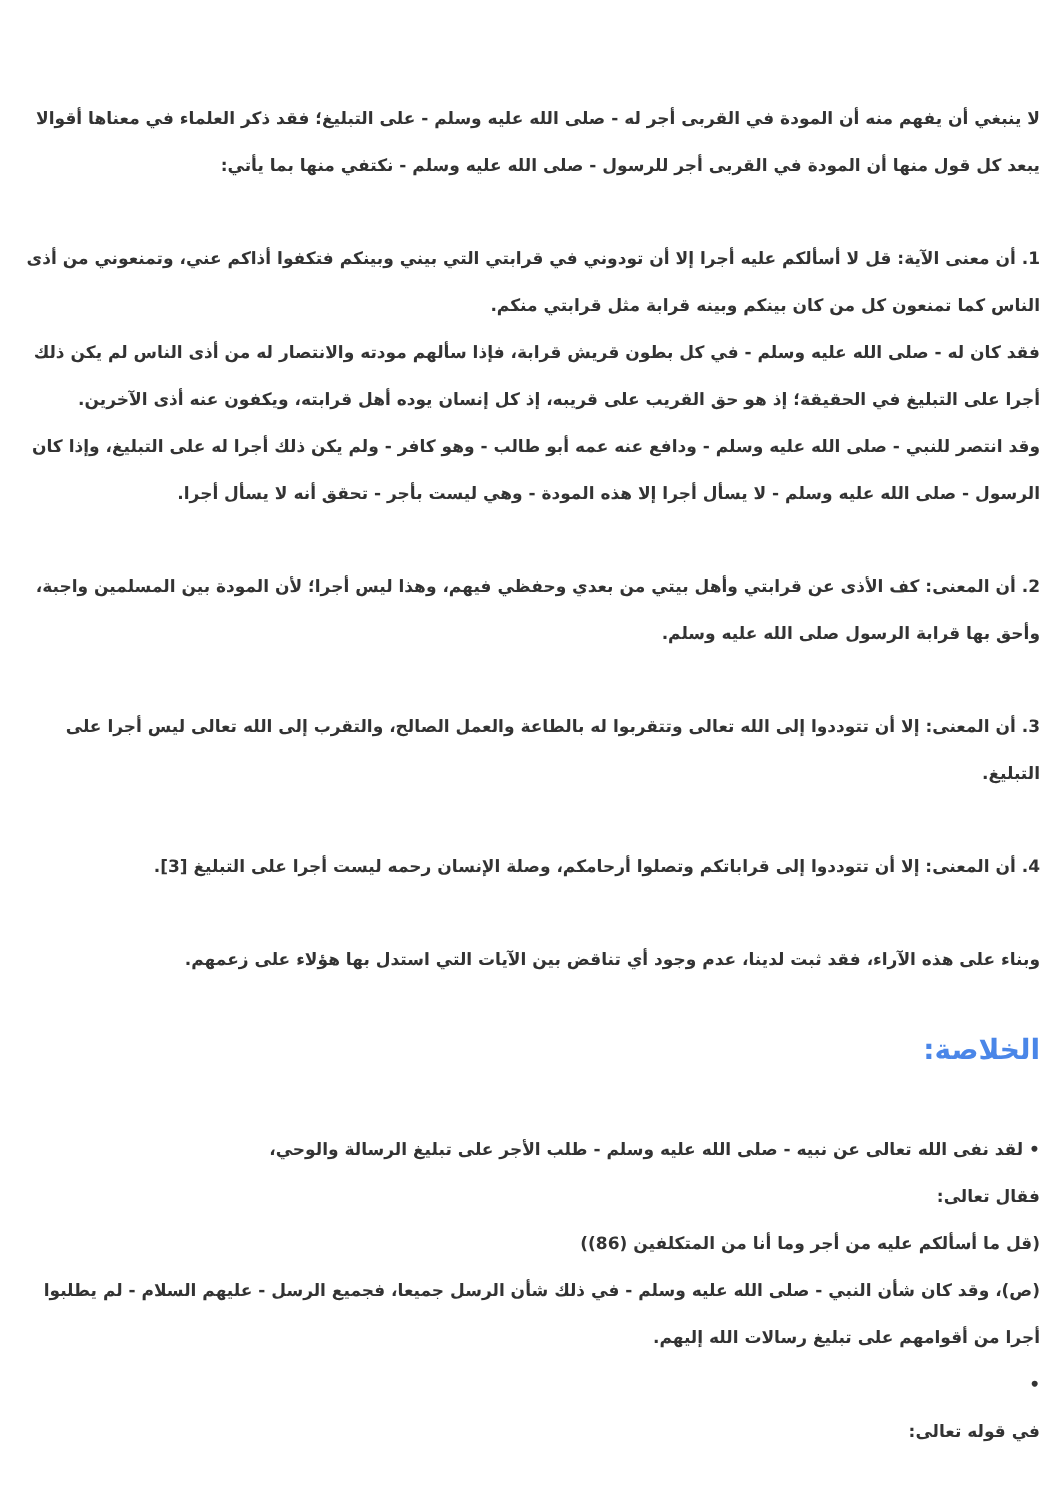لا ينبغي أن يفهم منه أن المودة في القربى أجر له - صلى الله عليه وسلم - على التبليغ؛ فقد ذكر العلماء في معناها أقوالا يبعد كل قول منها أن المودة في القربى أجر للرسول - صلى الله عليه وسلم - نكتفي منها بما يأتي:
1. أن معنى الآية: قل لا أسألكم عليه أجرا إلا أن تودوني في قرابتي التي بيني وبينكم فتكفوا أذاكم عني، وتمنعوني من أذى الناس كما تمنعون كل من كان بينكم وبينه قرابة مثل قرابتي منكم.
فقد كان له - صلى الله عليه وسلم - في كل بطون قريش قرابة، فإذا سألهم مودته والانتصار له من أذى الناس لم يكن ذلك أجرا على التبليغ في الحقيقة؛ إذ هو حق القريب على قريبه، إذ كل إنسان يوده أهل قرابته، ويكفون عنه أذى الآخرين.
وقد انتصر للنبي - صلى الله عليه وسلم - ودافع عنه عمه أبو طالب - وهو كافر - ولم يكن ذلك أجرا له على التبليغ، وإذا كان الرسول - صلى الله عليه وسلم - لا يسأل أجرا إلا هذه المودة - وهي ليست بأجر - تحقق أنه لا يسأل أجرا.
2. أن المعنى: كف الأذى عن قرابتي وأهل بيتي من بعدي وحفظي فيهم، وهذا ليس أجرا؛ لأن المودة بين المسلمين واجبة، وأحق بها قرابة الرسول صلى الله عليه وسلم.
3. أن المعنى: إلا أن تتوددوا إلى الله تعالى وتتقربوا له بالطاعة والعمل الصالح، والتقرب إلى الله تعالى ليس أجرا على التبليغ.
4. أن المعنى: إلا أن تتوددوا إلى قراباتكم وتصلوا أرحامكم، وصلة الإنسان رحمه ليست أجرا على التبليغ [3].
وبناء على هذه الآراء، فقد ثبت لدينا، عدم وجود أي تناقض بين الآيات التي استدل بها هؤلاء على زعمهم.
الخلاصة:
• لقد نفى الله تعالى عن نبيه - صلى الله عليه وسلم - طلب الأجر على تبليغ الرسالة والوحي،
فقال تعالى:
(قل ما أسألكم عليه من أجر وما أنا من المتكلفين (86))
(ص)، وقد كان شأن النبي - صلى الله عليه وسلم - في ذلك شأن الرسل جميعا، فجميع الرسل - عليهم السلام - لم يطلبوا أجرا من أقوامهم على تبليغ رسالات الله إليهم.
•
في قوله تعالى: